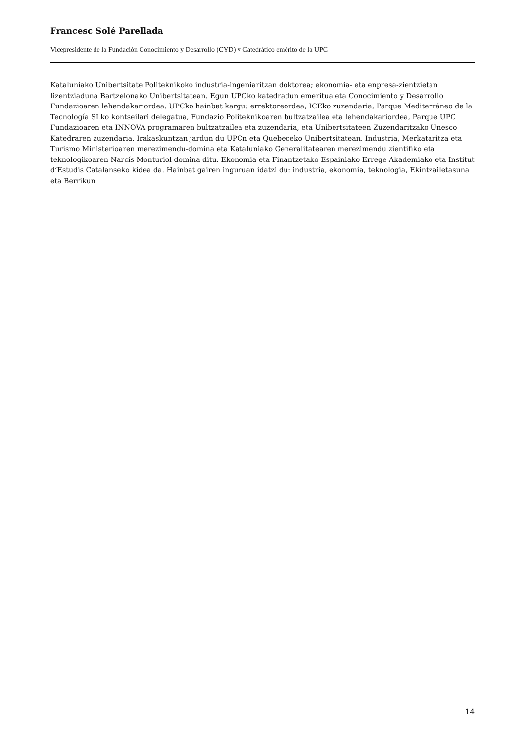Francesc Solé Parellada
Vicepresidente de la Fundación Conocimiento y Desarrollo (CYD) y Catedrático emérito de la UPC
Kataluniako Unibertsitate Politeknikoko industria-ingeniaritzan doktorea; ekonomia- eta enpresa-zientzietan lizentziaduna Bartzelonako Unibertsitatean. Egun UPCko katedradun emeritua eta Conocimiento y Desarrollo Fundazioaren lehendakariordea. UPCko hainbat kargu: errektoreordea, ICEko zuzendaria, Parque Mediterráneo de la Tecnología SLko kontseilari delegatua, Fundazio Politeknikoaren bultzatzailea eta lehendakariordea, Parque UPC Fundazioaren eta INNOVA programaren bultzatzailea eta zuzendaria, eta Unibertsitateen Zuzendaritzako Unesco Katedraren zuzendaria. Irakaskuntzan jardun du UPCn eta Quebeceko Unibertsitatean. Industria, Merkataritza eta Turismo Ministerioaren merezimendu-domina eta Kataluniako Generalitatearen merezimendu zientifiko eta teknologikoaren Narcís Monturiol domina ditu. Ekonomia eta Finantzetako Espainiako Errege Akademiako eta Institut d’Estudis Catalanseko kidea da. Hainbat gairen inguruan idatzi du: industria, ekonomia, teknologia, Ekintzailetasuna eta Berrikun
14